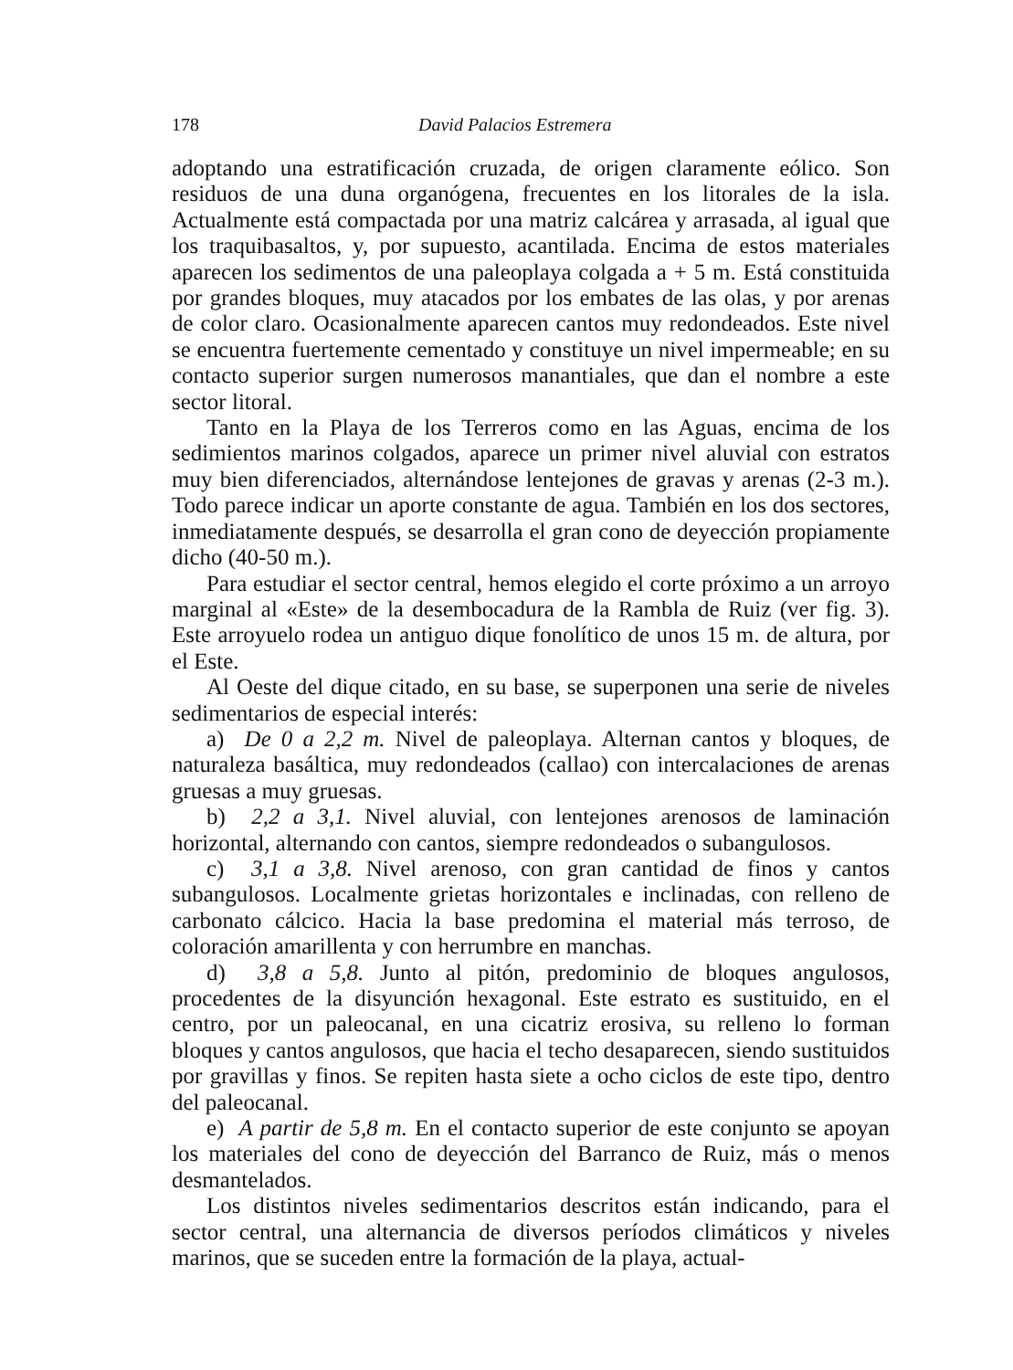178 David Palacios Estremera
adoptando una estratificación cruzada, de origen claramente eólico. Son residuos de una duna organógena, frecuentes en los litorales de la isla. Actualmente está compactada por una matriz calcárea y arrasada, al igual que los traquibasaltos, y, por supuesto, acantilada. Encima de estos materiales aparecen los sedimentos de una paleoplaya colgada a + 5 m. Está constituida por grandes bloques, muy atacados por los embates de las olas, y por arenas de color claro. Ocasionalmente aparecen cantos muy redondeados. Este nivel se encuentra fuertemente cementado y constituye un nivel impermeable; en su contacto superior surgen numerosos manantiales, que dan el nombre a este sector litoral.
Tanto en la Playa de los Terreros como en las Aguas, encima de los sedimientos marinos colgados, aparece un primer nivel aluvial con estratos muy bien diferenciados, alternándose lentejones de gravas y arenas (2-3 m.). Todo parece indicar un aporte constante de agua. También en los dos sectores, inmediatamente después, se desarrolla el gran cono de deyección propiamente dicho (40-50 m.).
Para estudiar el sector central, hemos elegido el corte próximo a un arroyo marginal al «Este» de la desembocadura de la Rambla de Ruiz (ver fig. 3). Este arroyuelo rodea un antiguo dique fonolítico de unos 15 m. de altura, por el Este.
Al Oeste del dique citado, en su base, se superponen una serie de niveles sedimentarios de especial interés:
a) De 0 a 2,2 m. Nivel de paleoplaya. Alternan cantos y bloques, de naturaleza basáltica, muy redondeados (callao) con intercalaciones de arenas gruesas a muy gruesas.
b) 2,2 a 3,1. Nivel aluvial, con lentejones arenosos de laminación horizontal, alternando con cantos, siempre redondeados o subangulosos.
c) 3,1 a 3,8. Nivel arenoso, con gran cantidad de finos y cantos subangulosos. Localmente grietas horizontales e inclinadas, con relleno de carbonato cálcico. Hacia la base predomina el material más terroso, de coloración amarillenta y con herrumbre en manchas.
d) 3,8 a 5,8. Junto al pitón, predominio de bloques angulosos, procedentes de la disyunción hexagonal. Este estrato es sustituido, en el centro, por un paleocanal, en una cicatriz erosiva, su relleno lo forman bloques y cantos angulosos, que hacia el techo desaparecen, siendo sustituidos por gravillas y finos. Se repiten hasta siete a ocho ciclos de este tipo, dentro del paleocanal.
e) A partir de 5,8 m. En el contacto superior de este conjunto se apoyan los materiales del cono de deyección del Barranco de Ruiz, más o menos desmantelados.
Los distintos niveles sedimentarios descritos están indicando, para el sector central, una alternancia de diversos períodos climáticos y niveles marinos, que se suceden entre la formación de la playa, actual-